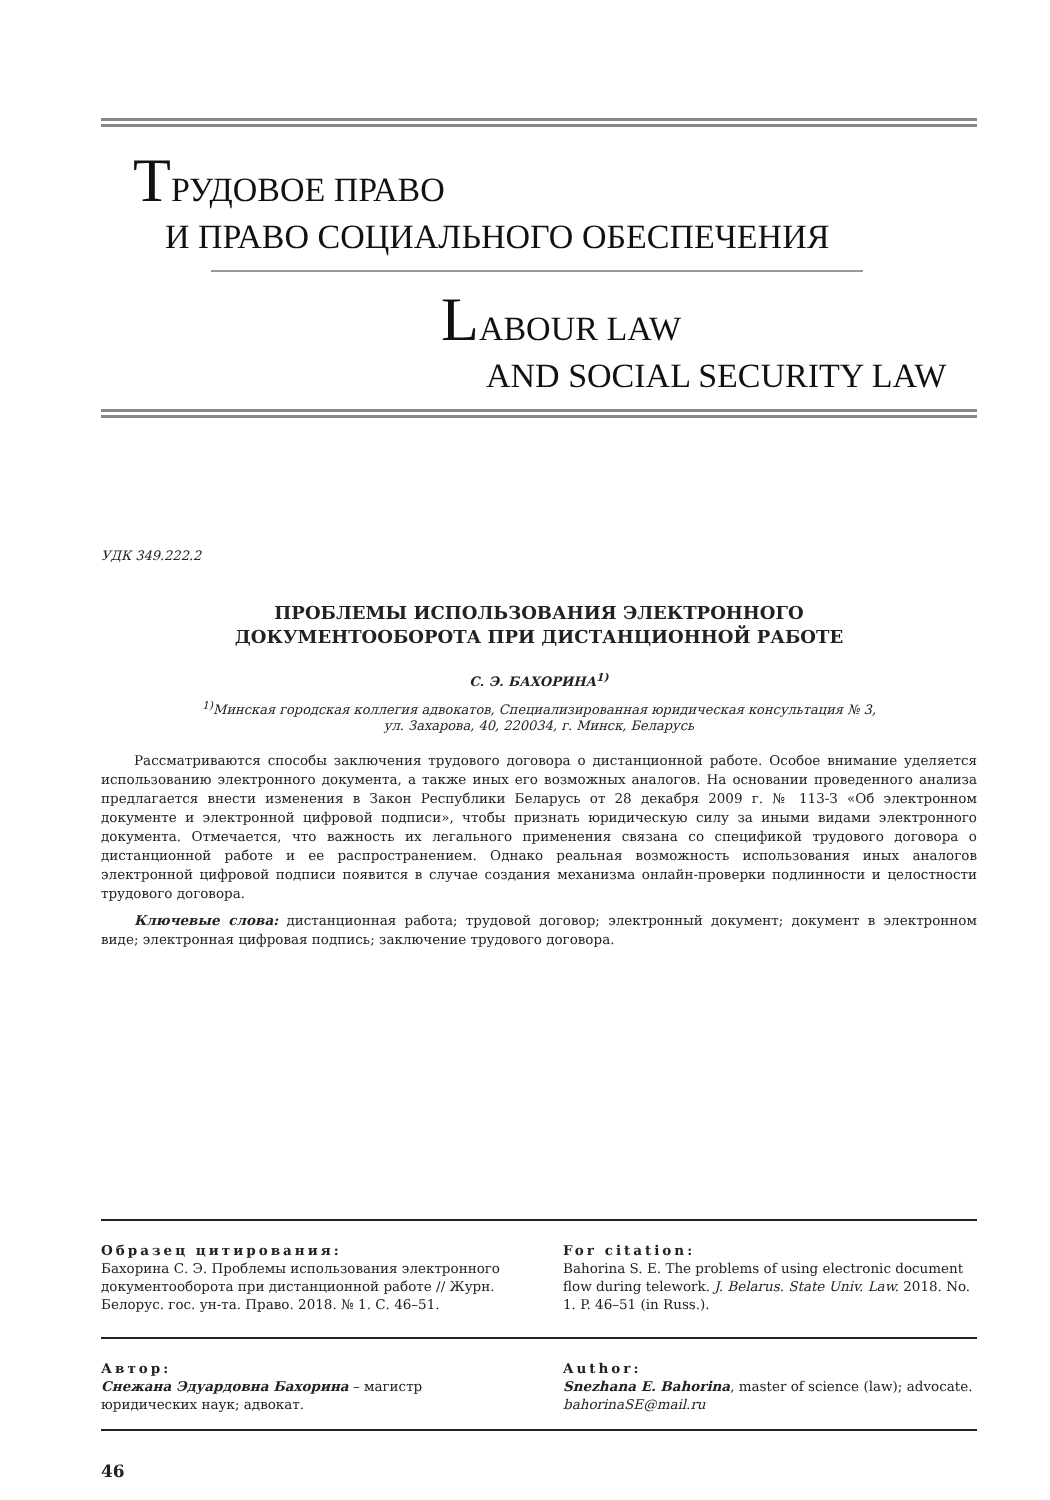ТРУДОВОЕ ПРАВО
И ПРАВО СОЦИАЛЬНОГО ОБЕСПЕЧЕНИЯ
LABOUR LAW
AND SOCIAL SECURITY LAW
УДК 349.222.2
ПРОБЛЕМЫ ИСПОЛЬЗОВАНИЯ ЭЛЕКТРОННОГО
ДОКУМЕНТООБОРОТА ПРИ ДИСТАНЦИОННОЙ РАБОТЕ
С. Э. БАХОРИНА<sup>1)</sup>
<sup>1)</sup> Минская городская коллегия адвокатов, Специализированная юридическая консультация № 3,
ул. Захарова, 40, 220034, г. Минск, Беларусь
Рассматриваются способы заключения трудового договора о дистанционной работе. Особое внимание уделяется использованию электронного документа, а также иных его возможных аналогов. На основании проведенного анализа предлагается внести изменения в Закон Республики Беларусь от 28 декабря 2009 г. № 113-З «Об электронном документе и электронной цифровой подписи», чтобы признать юридическую силу за иными видами электронного документа. Отмечается, что важность их легального применения связана со спецификой трудового договора о дистанционной работе и ее распространением. Однако реальная возможность использования иных аналогов электронной цифровой подписи появится в случае создания механизма онлайн-проверки подлинности и целостности трудового договора.
Ключевые слова: дистанционная работа; трудовой договор; электронный документ; документ в электронном виде; электронная цифровая подпись; заключение трудового договора.
Образец цитирования:
Бахорина С. Э. Проблемы использования электронного документооборота при дистанционной работе // Журн. Белорус. гос. ун-та. Право. 2018. № 1. С. 46–51.
For citation:
Bahorina S. E. The problems of using electronic document flow during telework. J. Belarus. State Univ. Law. 2018. No. 1. P. 46–51 (in Russ.).
Автор:
Снежана Эдуардовна Бахорина – магистр юридических наук; адвокат.
Author:
Snezhana E. Bahorina, master of science (law); advocate.
bahorinaSE@mail.ru
46